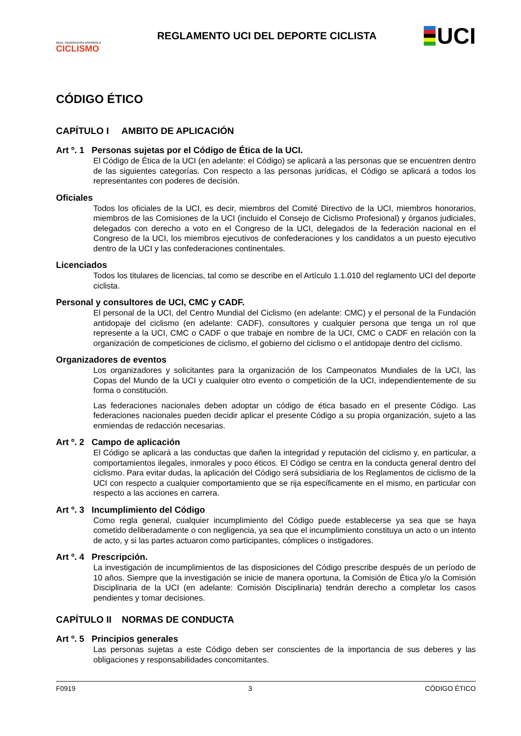REAL FEDERACIÓN ESPAÑOLA
CICLISMO
REGLAMENTO UCI DEL DEPORTE CICLISTA
UCI
CÓDIGO ÉTICO
CAPÍTULO I AMBITO DE APLICACIÓN
Art º. 1 Personas sujetas por el Código de Ética de la UCI.
El Código de Ética de la UCI (en adelante: el Código) se aplicará a las personas que se encuentren dentro de las siguientes categorías. Con respecto a las personas jurídicas, el Código se aplicará a todos los representantes con poderes de decisión.
Oficiales
Todos los oficiales de la UCI, es decir, miembros del Comité Directivo de la UCI, miembros honorarios, miembros de las Comisiones de la UCI (incluido el Consejo de Ciclismo Profesional) y órganos judiciales, delegados con derecho a voto en el Congreso de la UCI, delegados de la federación nacional en el Congreso de la UCI, los miembros ejecutivos de confederaciones y los candidatos a un puesto ejecutivo dentro de la UCI y las confederaciones continentales.
Licenciados
Todos los titulares de licencias, tal como se describe en el Artículo 1.1.010 del reglamento UCI del deporte ciclista.
Personal y consultores de UCI, CMC y CADF.
El personal de la UCI, del Centro Mundial del Ciclismo (en adelante: CMC) y el personal de la Fundación antidopaje del ciclismo (en adelante: CADF), consultores y cualquier persona que tenga un rol que represente a la UCI, CMC o CADF o que trabaje en nombre de la UCI, CMC o CADF en relación con la organización de competiciones de ciclismo, el gobierno del ciclismo o el antidopaje dentro del ciclismo.
Organizadores de eventos
Los organizadores y solicitantes para la organización de los Campeonatos Mundiales de la UCI, las Copas del Mundo de la UCI y cualquier otro evento o competición de la UCI, independientemente de su forma o constitución.
Las federaciones nacionales deben adoptar un código de ética basado en el presente Código. Las federaciones nacionales pueden decidir aplicar el presente Código a su propia organización, sujeto a las enmiendas de redacción necesarias.
Art º. 2 Campo de aplicación
El Código se aplicará a las conductas que dañen la integridad y reputación del ciclismo y, en particular, a comportamientos ilegales, inmorales y poco éticos. El Código se centra en la conducta general dentro del ciclismo. Para evitar dudas, la aplicación del Código será subsidiaria de los Reglamentos de ciclismo de la UCI con respecto a cualquier comportamiento que se rija específicamente en el mismo, en particular con respecto a las acciones en carrera.
Art º. 3 Incumplimiento del Código
Como regla general, cualquier incumplimiento del Código puede establecerse ya sea que se haya cometido deliberadamente o con negligencia, ya sea que el incumplimiento constituya un acto o un intento de acto, y si las partes actuaron como participantes, cómplices o instigadores.
Art º. 4 Prescripción.
La investigación de incumplimientos de las disposiciones del Código prescribe después de un período de 10 años. Siempre que la investigación se inicie de manera oportuna, la Comisión de Ética y/o la Comisión Disciplinaria de la UCI (en adelante: Comisión Disciplinaria) tendrán derecho a completar los casos pendientes y tomar decisiones.
CAPÍTULO II NORMAS DE CONDUCTA
Art º. 5 Principios generales
Las personas sujetas a este Código deben ser conscientes de la importancia de sus deberes y las obligaciones y responsabilidades concomitantes.
F0919 3 CÓDIGO ÉTICO